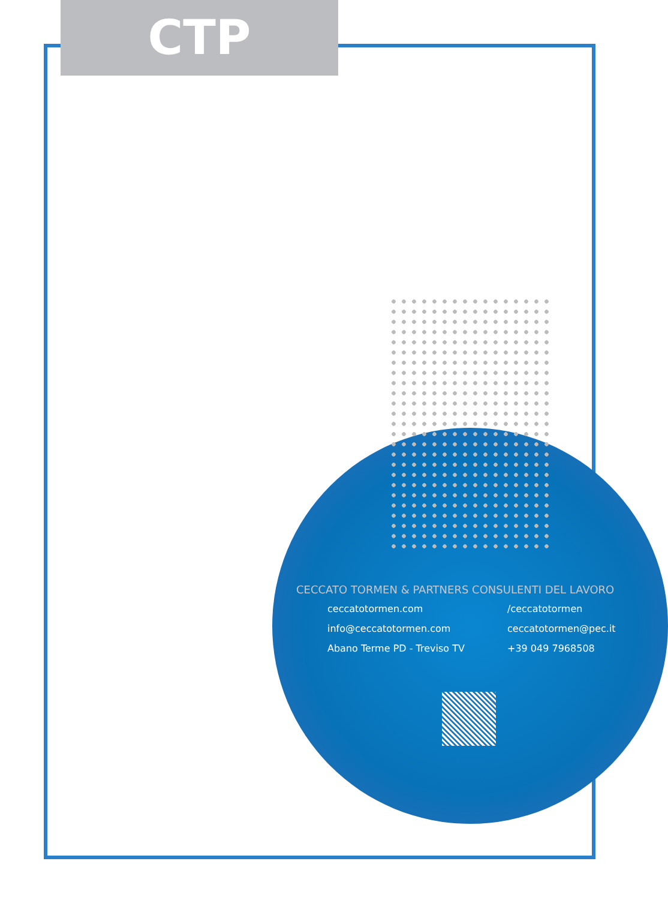CTP
CECCATO TORMEN & PARTNERS CONSULENTI DEL LAVORO
ceccatotormen.com
/ceccatotormen
info@ceccatotormen.com
ceccatotormen@pec.it
Abano Terme PD - Treviso TV
+39 049 7968508